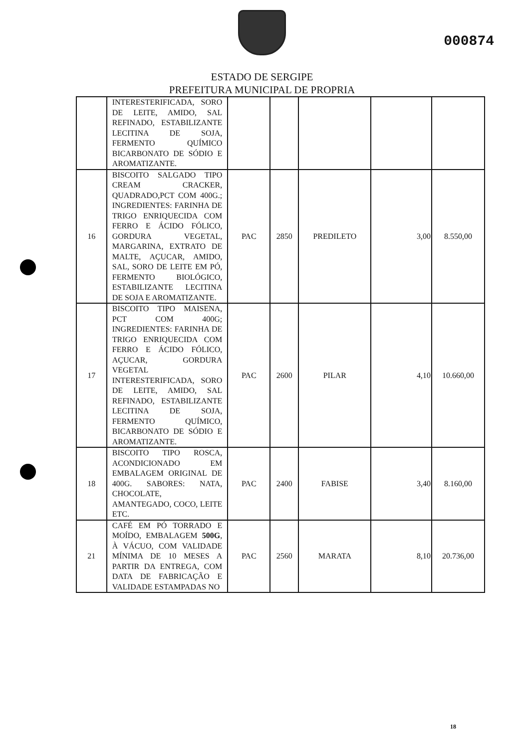000874
ESTADO DE SERGIPE
PREFEITURA MUNICIPAL DE PROPRIA
| | INTERESTERIFICADA, SORO DE LEITE, AMIDO, SAL REFINADO, ESTABILIZANTE LECITINA DE SOJA, FERMENTO QUÍMICO BICARBONATO DE SÓDIO E AROMATIZANTE. | | | | | |
| 16 | BISCOITO SALGADO TIPO CREAM CRACKER, QUADRADO,PCT COM 400G.; INGREDIENTES: FARINHA DE TRIGO ENRIQUECIDA COM FERRO E ÁCIDO FÓLICO, GORDURA VEGETAL, MARGARINA, EXTRATO DE MALTE, AÇUCAR, AMIDO, SAL, SORO DE LEITE EM PÓ, FERMENTO BIOLÓGICO, ESTABILIZANTE LECITINA DE SOJA E AROMATIZANTE. | PAC | 2850 | PREDILETO | 3,00 | 8.550,00 |
| 17 | BISCOITO TIPO MAISENA, PCT COM 400G; INGREDIENTES: FARINHA DE TRIGO ENRIQUECIDA COM FERRO E ÁCIDO FÓLICO, AÇUCAR, GORDURA VEGETAL INTERESTERIFICADA, SORO DE LEITE, AMIDO, SAL REFINADO, ESTABILIZANTE LECITINA DE SOJA, FERMENTO QUÍMICO, BICARBONATO DE SÓDIO E AROMATIZANTE. | PAC | 2600 | PILAR | 4,10 | 10.660,00 |
| 18 | BISCOITO TIPO ROSCA, ACONDICIONADO EM EMBALAGEM ORIGINAL DE 400G. SABORES: NATA, CHOCOLATE, AMANTEGADO, COCO, LEITE ETC. | PAC | 2400 | FABISE | 3,40 | 8.160,00 |
| 21 | CAFÉ EM PÓ TORRADO E MOÍDO, EMBALAGEM 500G , À VÁCUO, COM VALIDADE MÍNIMA DE 10 MESES A PARTIR DA ENTREGA, COM DATA DE FABRICAÇÃO E VALIDADE ESTAMPADAS NO | PAC | 2560 | MARATA | 8,10 | 20.736,00 |
18